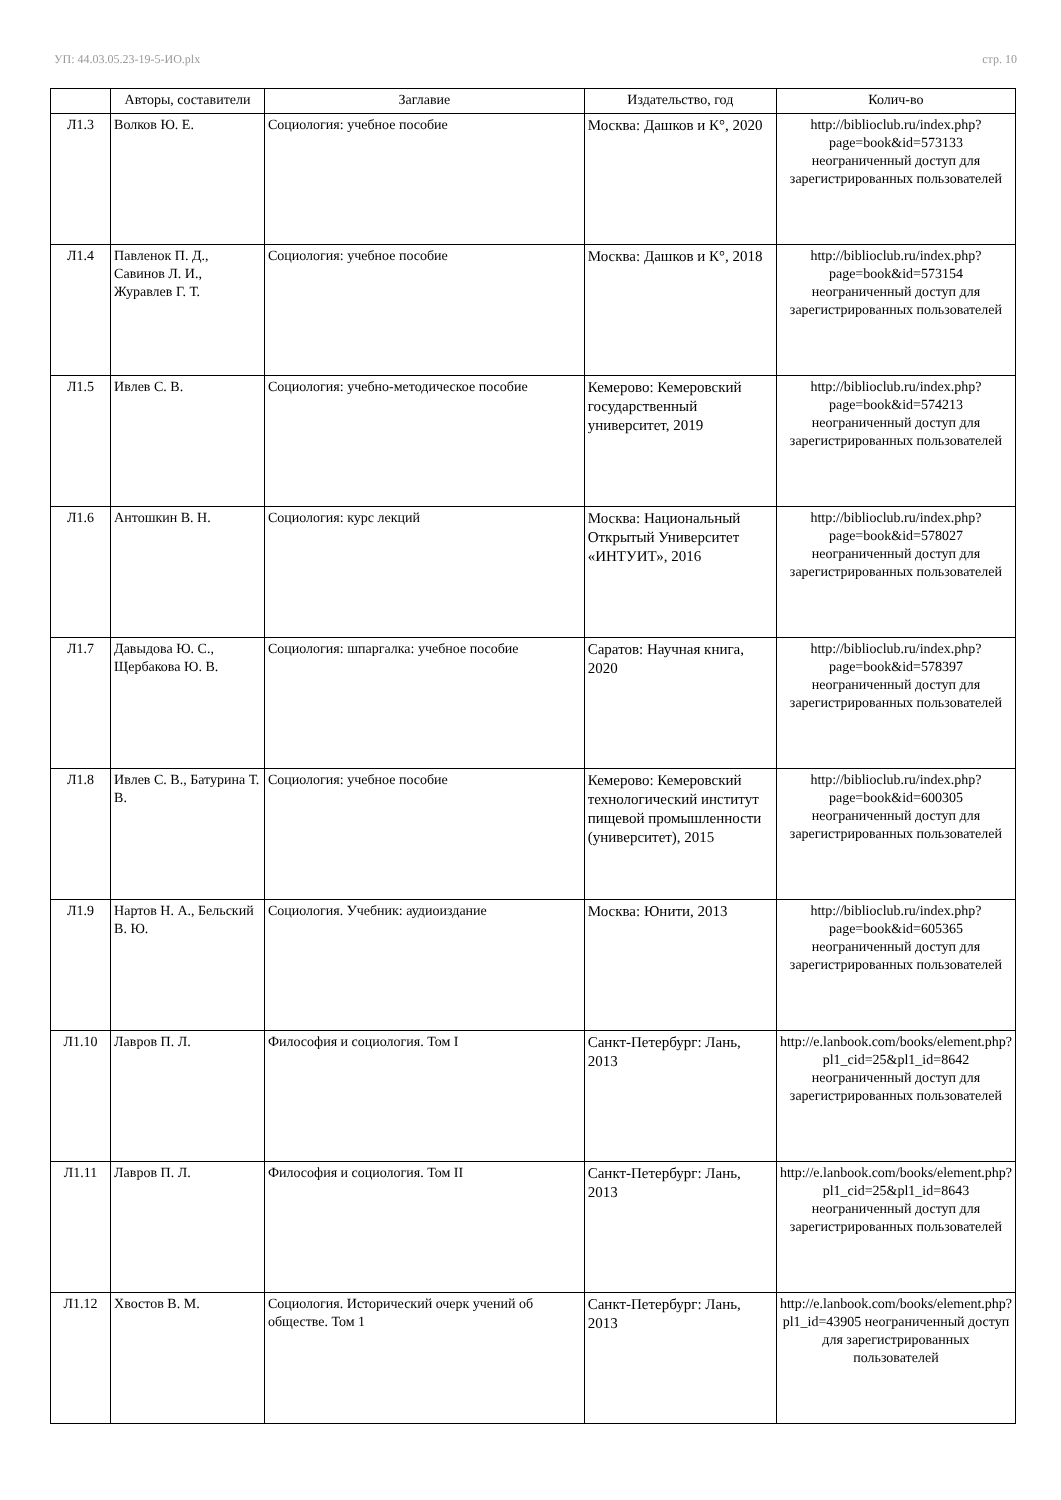УП: 44.03.05.23-19-5-ИО.plx стр. 10
| | Авторы, составители | Заглавие | Издательство, год | Колич-во |
| --- | --- | --- | --- | --- |
| Л1.3 | Волков Ю. Е. | Социология: учебное пособие | Москва: Дашков и К°, 2020 | http://biblioclub.ru/index.php?page=book&id=573133 неограниченный доступ для зарегистрированных пользователей |
| Л1.4 | Павленок П. Д., Савинов Л. И., Журавлев Г. Т. | Социология: учебное пособие | Москва: Дашков и К°, 2018 | http://biblioclub.ru/index.php?page=book&id=573154 неограниченный доступ для зарегистрированных пользователей |
| Л1.5 | Ивлев С. В. | Социология: учебно-методическое пособие | Кемерово: Кемеровский государственный университет, 2019 | http://biblioclub.ru/index.php?page=book&id=574213 неограниченный доступ для зарегистрированных пользователей |
| Л1.6 | Антошкин В. Н. | Социология: курс лекций | Москва: Национальный Открытый Университет «ИНТУИТ», 2016 | http://biblioclub.ru/index.php?page=book&id=578027 неограниченный доступ для зарегистрированных пользователей |
| Л1.7 | Давыдова Ю. С., Щербакова Ю. В. | Социология: шпаргалка: учебное пособие | Саратов: Научная книга, 2020 | http://biblioclub.ru/index.php?page=book&id=578397 неограниченный доступ для зарегистрированных пользователей |
| Л1.8 | Ивлев С. В., Батурина Т. В. | Социология: учебное пособие | Кемерово: Кемеровский технологический институт пищевой промышленности (университет), 2015 | http://biblioclub.ru/index.php?page=book&id=600305 неограниченный доступ для зарегистрированных пользователей |
| Л1.9 | Нартов Н. А., Бельский В. Ю. | Социология. Учебник: аудиоиздание | Москва: Юнити, 2013 | http://biblioclub.ru/index.php?page=book&id=605365 неограниченный доступ для зарегистрированных пользователей |
| Л1.10 | Лавров П. Л. | Философия и социология. Том I | Санкт-Петербург: Лань, 2013 | http://e.lanbook.com/books/element.php?pl1_cid=25&pl1_id=8642 неограниченный доступ для зарегистрированных пользователей |
| Л1.11 | Лавров П. Л. | Философия и социология. Том II | Санкт-Петербург: Лань, 2013 | http://e.lanbook.com/books/element.php?pl1_cid=25&pl1_id=8643 неограниченный доступ для зарегистрированных пользователей |
| Л1.12 | Хвостов В. М. | Социология. Исторический очерк учений об обществе. Том 1 | Санкт-Петербург: Лань, 2013 | http://e.lanbook.com/books/element.php?pl1_id=43905 неограниченный доступ для зарегистрированных пользователей |